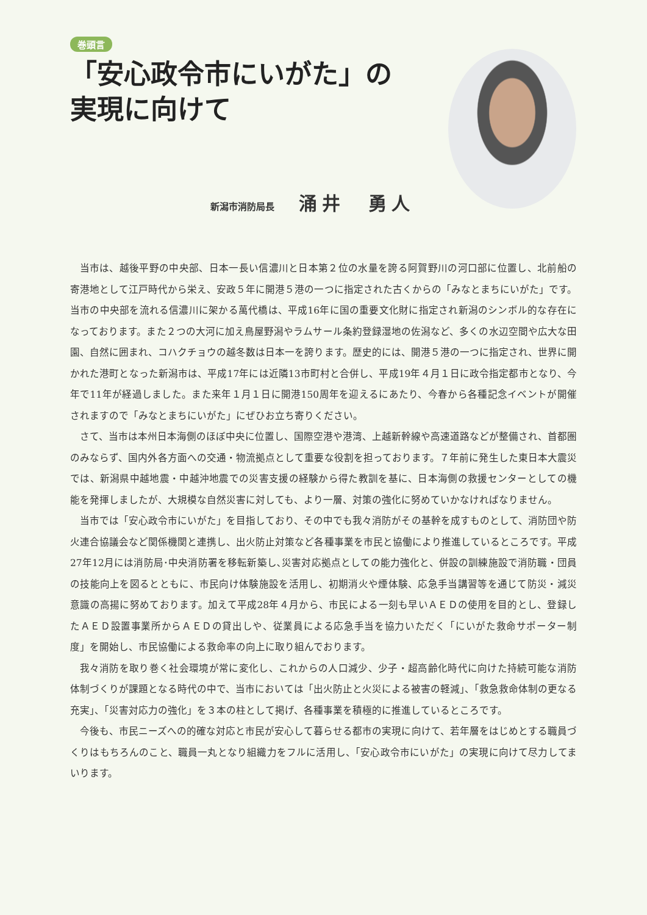巻頭言
「安心政令市にいがた」の
実現に向けて
新潟市消防局長 涌井　勇人
当市は、越後平野の中央部、日本一長い信濃川と日本第２位の水量を誇る阿賀野川の河口部に位置し、北前船の寄港地として江戸時代から栄え、安政５年に開港５港の一つに指定された古くからの「みなとまちにいがた」です。当市の中央部を流れる信濃川に架かる萬代橋は、平成16年に国の重要文化財に指定され新潟のシンボル的な存在になっております。また２つの大河に加え鳥屋野潟やラムサール条約登録湿地の佐潟など、多くの水辺空間や広大な田園、自然に囲まれ、コハクチョウの越冬数は日本一を誇ります。歴史的には、開港５港の一つに指定され、世界に開かれた港町となった新潟市は、平成17年には近隣13市町村と合併し、平成19年４月１日に政令指定都市となり、今年で11年が経過しました。また来年１月１日に開港150周年を迎えるにあたり、今春から各種記念イベントが開催されますので「みなとまちにいがた」にぜひお立ち寄りください。
さて、当市は本州日本海側のほぼ中央に位置し、国際空港や港湾、上越新幹線や高速道路などが整備され、首都圏のみならず、国内外各方面への交通・物流拠点として重要な役割を担っております。７年前に発生した東日本大震災では、新潟県中越地震・中越沖地震での災害支援の経験から得た教訓を基に、日本海側の救援センターとしての機能を発揮しましたが、大規模な自然災害に対しても、より一層、対策の強化に努めていかなければなりません。
当市では「安心政令市にいがた」を目指しており、その中でも我々消防がその基幹を成すものとして、消防団や防火連合協議会など関係機関と連携し、出火防止対策など各種事業を市民と協働により推進しているところです。平成27年12月には消防局･中央消防署を移転新築し､災害対応拠点としての能力強化と、併設の訓練施設で消防職・団員の技能向上を図るとともに、市民向け体験施設を活用し、初期消火や煙体験、応急手当講習等を通じて防災・減災意識の高揚に努めております。加えて平成28年４月から、市民による一刻も早いＡＥＤの使用を目的とし、登録したＡＥＤ設置事業所からＡＥＤの貸出しや、従業員による応急手当を協力いただく「にいがた救命サポーター制度」を開始し、市民協働による救命率の向上に取り組んでおります。
我々消防を取り巻く社会環境が常に変化し、これからの人口減少、少子・超高齢化時代に向けた持続可能な消防体制づくりが課題となる時代の中で、当市においては「出火防止と火災による被害の軽減」、「救急救命体制の更なる充実」、「災害対応力の強化」を３本の柱として掲げ、各種事業を積極的に推進しているところです。
今後も、市民ニーズへの的確な対応と市民が安心して暮らせる都市の実現に向けて、若年層をはじめとする職員づくりはもちろんのこと、職員一丸となり組織力をフルに活用し、「安心政令市にいがた」の実現に向けて尽力してまいります。